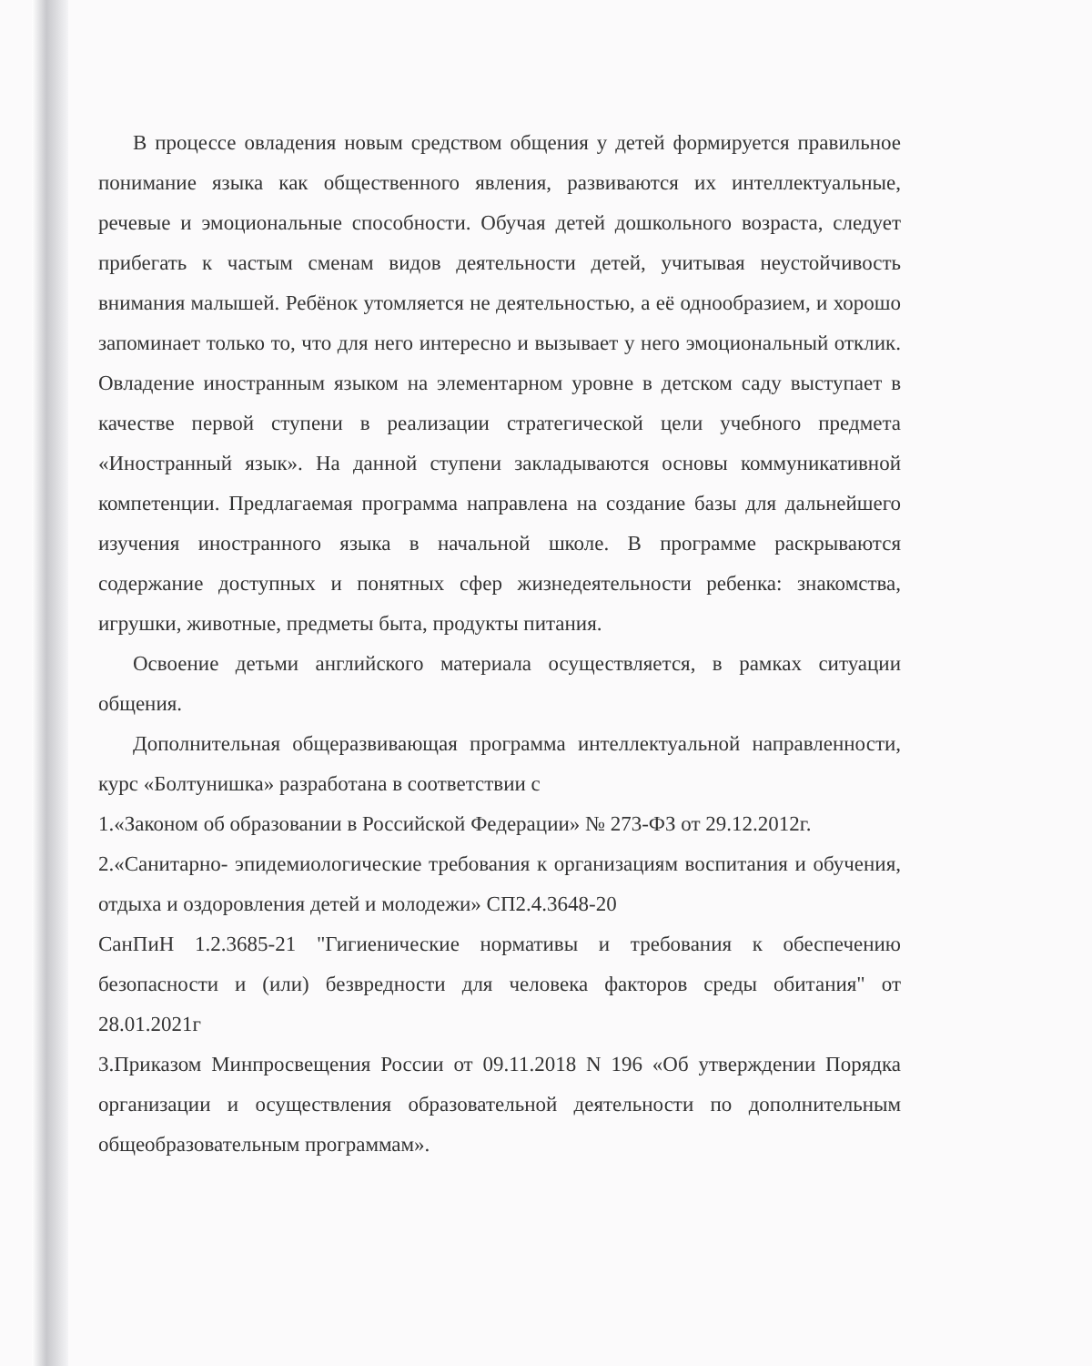В процессе овладения новым средством общения у детей формируется правильное понимание языка как общественного явления, развиваются их интеллектуальные, речевые и эмоциональные способности. Обучая детей дошкольного возраста, следует прибегать к частым сменам видов деятельности детей, учитывая неустойчивость внимания малышей. Ребёнок утомляется не деятельностью, а её однообразием, и хорошо запоминает только то, что для него интересно и вызывает у него эмоциональный отклик. Овладение иностранным языком на элементарном уровне в детском саду выступает в качестве первой ступени в реализации стратегической цели учебного предмета «Иностранный язык». На данной ступени закладываются основы коммуникативной компетенции. Предлагаемая программа направлена на создание базы для дальнейшего изучения иностранного языка в начальной школе. В программе раскрываются содержание доступных и понятных сфер жизнедеятельности ребенка: знакомства, игрушки, животные, предметы быта, продукты питания.
Освоение детьми английского материала осуществляется, в рамках ситуации общения.
Дополнительная общеразвивающая программа интеллектуальной направленности, курс «Болтунишка» разработана в соответствии с
1.«Законом об образовании в Российской Федерации» № 273-ФЗ от 29.12.2012г.
2.«Санитарно- эпидемиологические требования к организациям воспитания и обучения, отдыха и оздоровления детей и молодежи» СП2.4.3648-20
СанПиН 1.2.3685-21 "Гигиенические нормативы и требования к обеспечению безопасности и (или) безвредности для человека факторов среды обитания" от 28.01.2021г
3.Приказом Минпросвещения России от 09.11.2018 N 196 «Об утверждении Порядка организации и осуществления образовательной деятельности по дополнительным общеобразовательным программам».